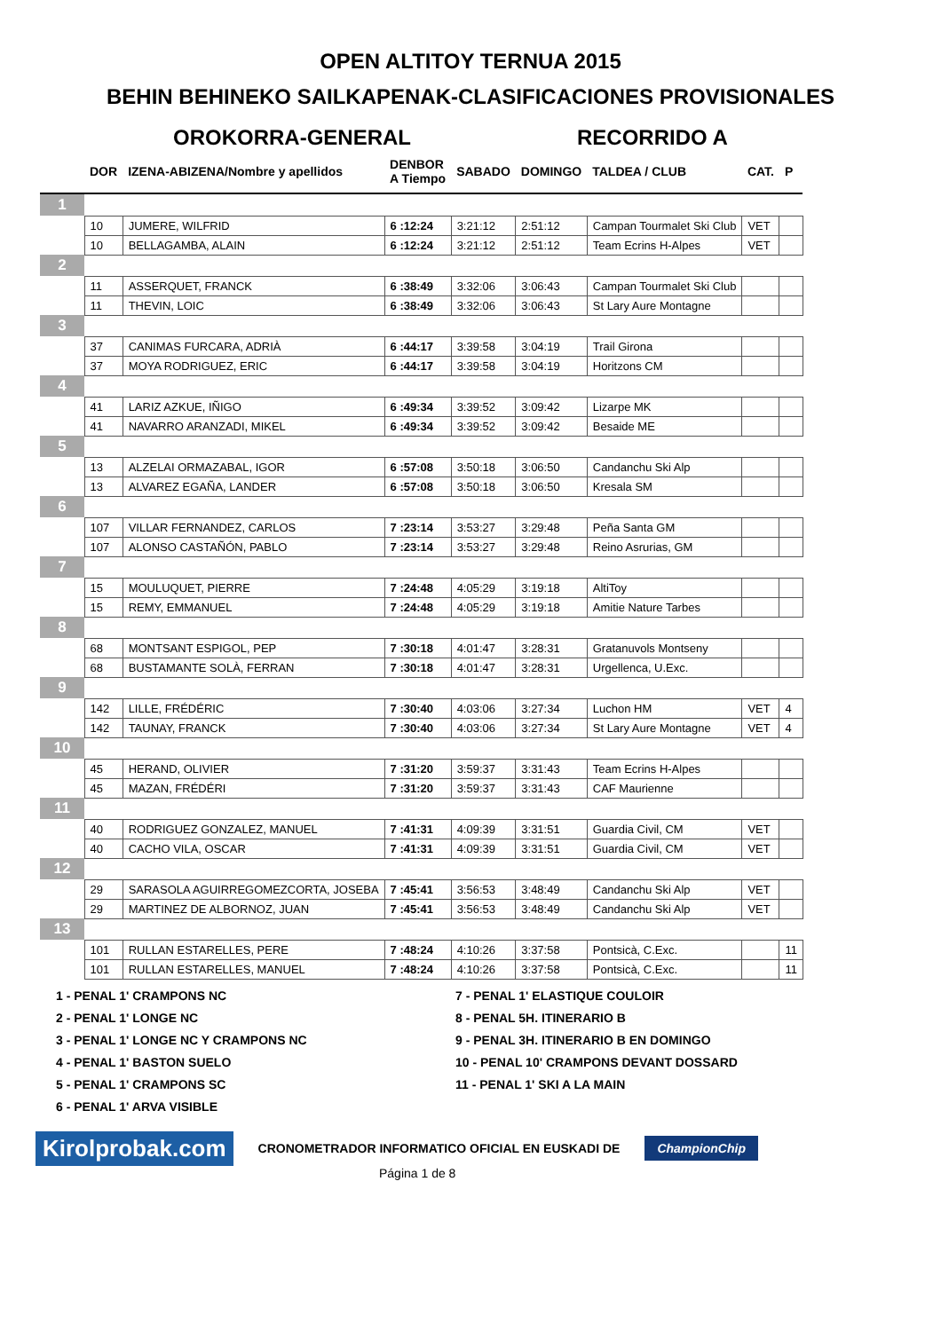OPEN ALTITOY TERNUA 2015
BEHIN BEHINEKO SAILKAPENAK-CLASIFICACIONES PROVISIONALES
OROKORRA-GENERAL RECORRIDO A
| | DOR | IZENA-ABIZENA/Nombre y apellidos | DENBOR A Tiempo | SABADO | DOMINGO | TALDEA / CLUB | CAT. | P |
| --- | --- | --- | --- | --- | --- | --- | --- | --- |
| 1 | | | | | | | | |
| | 10 | JUMERE, WILFRID | 6 :12:24 | 3:21:12 | 2:51:12 | Campan Tourmalet Ski Club | VET | |
| | 10 | BELLAGAMBA, ALAIN | 6 :12:24 | 3:21:12 | 2:51:12 | Team Ecrins H-Alpes | VET | |
| 2 | | | | | | | | |
| | 11 | ASSERQUET, FRANCK | 6 :38:49 | 3:32:06 | 3:06:43 | Campan Tourmalet Ski Club | | |
| | 11 | THEVIN, LOIC | 6 :38:49 | 3:32:06 | 3:06:43 | St Lary Aure Montagne | | |
| 3 | | | | | | | | |
| | 37 | CANIMAS FURCARA, ADRIÀ | 6 :44:17 | 3:39:58 | 3:04:19 | Trail Girona | | |
| | 37 | MOYA RODRIGUEZ, ERIC | 6 :44:17 | 3:39:58 | 3:04:19 | Horitzons CM | | |
| 4 | | | | | | | | |
| | 41 | LARIZ AZKUE, IÑIGO | 6 :49:34 | 3:39:52 | 3:09:42 | Lizarpe MK | | |
| | 41 | NAVARRO ARANZADI, MIKEL | 6 :49:34 | 3:39:52 | 3:09:42 | Besaide ME | | |
| 5 | | | | | | | | |
| | 13 | ALZELAI ORMAZABAL, IGOR | 6 :57:08 | 3:50:18 | 3:06:50 | Candanchu Ski Alp | | |
| | 13 | ALVAREZ EGAÑA, LANDER | 6 :57:08 | 3:50:18 | 3:06:50 | Kresala SM | | |
| 6 | | | | | | | | |
| | 107 | VILLAR FERNANDEZ, CARLOS | 7 :23:14 | 3:53:27 | 3:29:48 | Peña Santa GM | | |
| | 107 | ALONSO CASTAÑÓN, PABLO | 7 :23:14 | 3:53:27 | 3:29:48 | Reino Asrurias, GM | | |
| 7 | | | | | | | | |
| | 15 | MOULUQUET, PIERRE | 7 :24:48 | 4:05:29 | 3:19:18 | AltiToy | | |
| | 15 | REMY, EMMANUEL | 7 :24:48 | 4:05:29 | 3:19:18 | Amitie Nature Tarbes | | |
| 8 | | | | | | | | |
| | 68 | MONTSANT ESPIGOL, PEP | 7 :30:18 | 4:01:47 | 3:28:31 | Gratanuvols Montseny | | |
| | 68 | BUSTAMANTE SOLÀ, FERRAN | 7 :30:18 | 4:01:47 | 3:28:31 | Urgellenca, U.Exc. | | |
| 9 | | | | | | | | |
| | 142 | LILLE, FRÉDÉRIC | 7 :30:40 | 4:03:06 | 3:27:34 | Luchon HM | VET | 4 |
| | 142 | TAUNAY, FRANCK | 7 :30:40 | 4:03:06 | 3:27:34 | St Lary Aure Montagne | VET | 4 |
| 10 | | | | | | | | |
| | 45 | HERAND, OLIVIER | 7 :31:20 | 3:59:37 | 3:31:43 | Team Ecrins H-Alpes | | |
| | 45 | MAZAN, FRÉDÉRI | 7 :31:20 | 3:59:37 | 3:31:43 | CAF Maurienne | | |
| 11 | | | | | | | | |
| | 40 | RODRIGUEZ GONZALEZ, MANUEL | 7 :41:31 | 4:09:39 | 3:31:51 | Guardia Civil, CM | VET | |
| | 40 | CACHO VILA, OSCAR | 7 :41:31 | 4:09:39 | 3:31:51 | Guardia Civil, CM | VET | |
| 12 | | | | | | | | |
| | 29 | SARASOLA AGUIRREGOMEZCORTA, JOSEBA | 7 :45:41 | 3:56:53 | 3:48:49 | Candanchu Ski Alp | VET | |
| | 29 | MARTINEZ DE ALBORNOZ, JUAN | 7 :45:41 | 3:56:53 | 3:48:49 | Candanchu Ski Alp | VET | |
| 13 | | | | | | | | |
| | 101 | RULLAN ESTARELLES, PERE | 7 :48:24 | 4:10:26 | 3:37:58 | Pontsicà, C.Exc. | | 11 |
| | 101 | RULLAN ESTARELLES, MANUEL | 7 :48:24 | 4:10:26 | 3:37:58 | Pontsicà, C.Exc. | | 11 |
1 - PENAL 1' CRAMPONS NC
7 - PENAL 1' ELASTIQUE COULOIR
2 - PENAL 1' LONGE NC
8 - PENAL 5H. ITINERARIO B
3 - PENAL 1' LONGE NC Y CRAMPONS NC
9 - PENAL 3H. ITINERARIO B EN DOMINGO
4 - PENAL 1' BASTON SUELO
10 - PENAL 10' CRAMPONS DEVANT DOSSARD
5 - PENAL 1' CRAMPONS SC
11 - PENAL 1' SKI A LA MAIN
6 - PENAL 1' ARVA VISIBLE
Kirolprobak.com CRONOMETRADOR INFORMATICO OFICIAL EN EUSKADI DE ChampionChip
Página 1 de 8